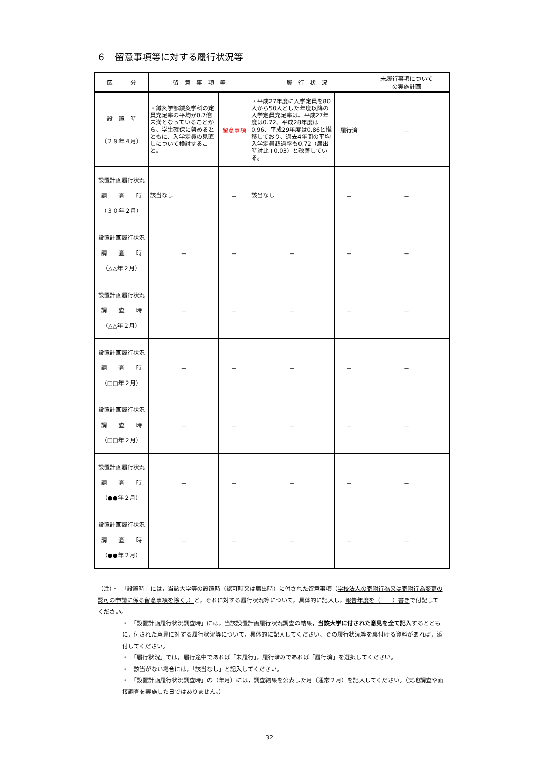６　留意事項等に対する履行状況等
| 区 分 | 留 意 事 項 等 | | 履 行 状 況 | | 未履行事項について の実施計画 |
| --- | --- | --- | --- | --- | --- |
| 設 置 時 （２９年４月） | ・鍼灸学部鍼灸学科の定員充足率の平均が0.7倍未満となっていることから、学生確保に努めるとともに、入学定員の見直しについて検討すること。 | 留意事項 | ・平成27年度に入学定員を80人から50人とした年度以降の入学定員充足率は、平成27年度は0.72、平成28年度は0.96、平成29年度は0.86と推移しており、過去4年間の平均入学定員超過率も0.72（届出時対比+0.03）と改善している。 | 履行済 | － |
| 設置計画履行状況 調 査 時 （３０年２月） | 該当なし | － | 該当なし | － | － |
| 設置計画履行状況 調 査 時 （△△年２月） | － | － | － | － | － |
| 設置計画履行状況 調 査 時 （△△年２月） | － | － | － | － | － |
| 設置計画履行状況 調 査 時 （□□年２月） | － | － | － | － | － |
| 設置計画履行状況 調 査 時 （□□年２月） | － | － | － | － | － |
| 設置計画履行状況 調 査 時 （●●年２月） | － | － | － | － | － |
| 設置計画履行状況 調 査 時 （●●年２月） | － | － | － | － | － |
（注）・　「設置時」には，当該大学等の設置時（認可時又は届出時）に付された留意事項（学校法人の寄附行為又は寄附行為変更の認可の申請に係る留意事項を除く。）と，それに対する履行状況等について，具体的に記入し，報告年度を（　　）書きで付記してください。
・　「設置計画履行状況調査時」には，当該設置計画履行状況調査の結果，当該大学に付された意見を全て記入するとともに，付された意見に対する履行状況等について，具体的に記入してください。その履行状況等を裏付ける資料があれば，添付してください。
・　「履行状況」では，履行途中であれば「未履行」，履行済みであれば「履行済」を選択してください。
・　該当がない場合には，「該当なし」と記入してください。
・　「設置計画履行状況調査時」の（年月）には，調査結果を公表した月（通常２月）を記入してください。（実地調査や面接調査を実施した日ではありません。）
32